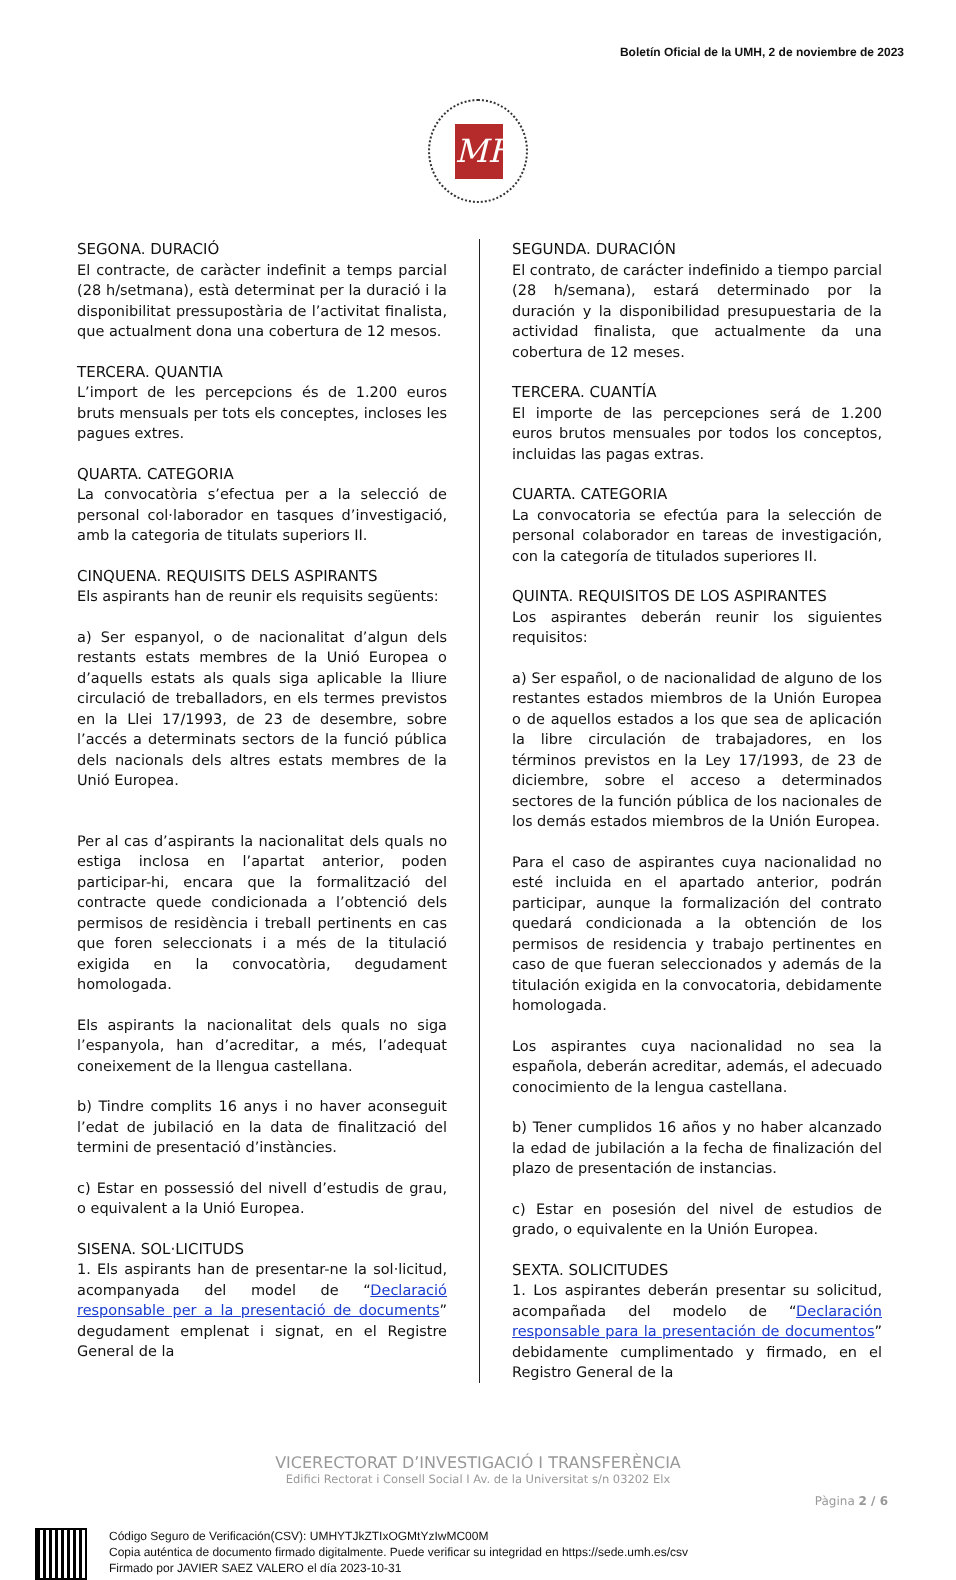Boletín Oficial de la UMH, 2 de noviembre de 2023
MH
SEGONA. DURACIÓ
El contracte, de caràcter indefinit a temps parcial (28 h/setmana), està determinat per la duració i la disponibilitat pressupostària de l’activitat finalista, que actualment dona una cobertura de 12 mesos.
TERCERA. QUANTIA
L’import de les percepcions és de 1.200 euros bruts mensuals per tots els conceptes, incloses les pagues extres.
QUARTA. CATEGORIA
La convocatòria s’efectua per a la selecció de personal col·laborador en tasques d’investigació, amb la categoria de titulats superiors II.
CINQUENA. REQUISITS DELS ASPIRANTS
Els aspirants han de reunir els requisits següents:
a) Ser espanyol, o de nacionalitat d’algun dels restants estats membres de la Unió Europea o d’aquells estats als quals siga aplicable la lliure circulació de treballadors, en els termes previstos en la Llei 17/1993, de 23 de desembre, sobre l’accés a determinats sectors de la funció pública dels nacionals dels altres estats membres de la Unió Europea.
Per al cas d’aspirants la nacionalitat dels quals no estiga inclosa en l’apartat anterior, poden participar-hi, encara que la formalització del contracte quede condicionada a l’obtenció dels permisos de residència i treball pertinents en cas que foren seleccionats i a més de la titulació exigida en la convocatòria, degudament homologada.
Els aspirants la nacionalitat dels quals no siga l’espanyola, han d’acreditar, a més, l’adequat coneixement de la llengua castellana.
b) Tindre complits 16 anys i no haver aconseguit l’edat de jubilació en la data de finalització del termini de presentació d’instàncies.
c) Estar en possessió del nivell d’estudis de grau, o equivalent a la Unió Europea.
SISENA. SOL·LICITUDS
1. Els aspirants han de presentar-ne la sol·licitud, acompanyada del model de “Declaració responsable per a la presentació de documents” degudament emplenat i signat, en el Registre General de la
SEGUNDA. DURACIÓN
El contrato, de carácter indefinido a tiempo parcial (28 h/semana), estará determinado por la duración y la disponibilidad presupuestaria de la actividad finalista, que actualmente da una cobertura de 12 meses.
TERCERA. CUANTÍA
El importe de las percepciones será de 1.200 euros brutos mensuales por todos los conceptos, incluidas las pagas extras.
CUARTA. CATEGORIA
La convocatoria se efectúa para la selección de personal colaborador en tareas de investigación, con la categoría de titulados superiores II.
QUINTA. REQUISITOS DE LOS ASPIRANTES
Los aspirantes deberán reunir los siguientes requisitos:
a) Ser español, o de nacionalidad de alguno de los restantes estados miembros de la Unión Europea o de aquellos estados a los que sea de aplicación la libre circulación de trabajadores, en los términos previstos en la Ley 17/1993, de 23 de diciembre, sobre el acceso a determinados sectores de la función pública de los nacionales de los demás estados miembros de la Unión Europea.
Para el caso de aspirantes cuya nacionalidad no esté incluida en el apartado anterior, podrán participar, aunque la formalización del contrato quedará condicionada a la obtención de los permisos de residencia y trabajo pertinentes en caso de que fueran seleccionados y además de la titulación exigida en la convocatoria, debidamente homologada.
Los aspirantes cuya nacionalidad no sea la española, deberán acreditar, además, el adecuado conocimiento de la lengua castellana.
b) Tener cumplidos 16 años y no haber alcanzado la edad de jubilación a la fecha de finalización del plazo de presentación de instancias.
c) Estar en posesión del nivel de estudios de grado, o equivalente en la Unión Europea.
SEXTA. SOLICITUDES
1. Los aspirantes deberán presentar su solicitud, acompañada del modelo de “Declaración responsable para la presentación de documentos” debidamente cumplimentado y firmado, en el Registro General de la
VICERECTORAT D’INVESTIGACIÓ I TRANSFERÈNCIA
Edifici Rectorat i Consell Social I Av. de la Universitat s/n 03202 Elx
Pàgina 2 / 6
Código Seguro de Verificación(CSV): UMHYTJkZTIxOGMtYzIwMC00M
Copia auténtica de documento firmado digitalmente. Puede verificar su integridad en https://sede.umh.es/csv
Firmado por JAVIER SAEZ VALERO el día 2023-10-31